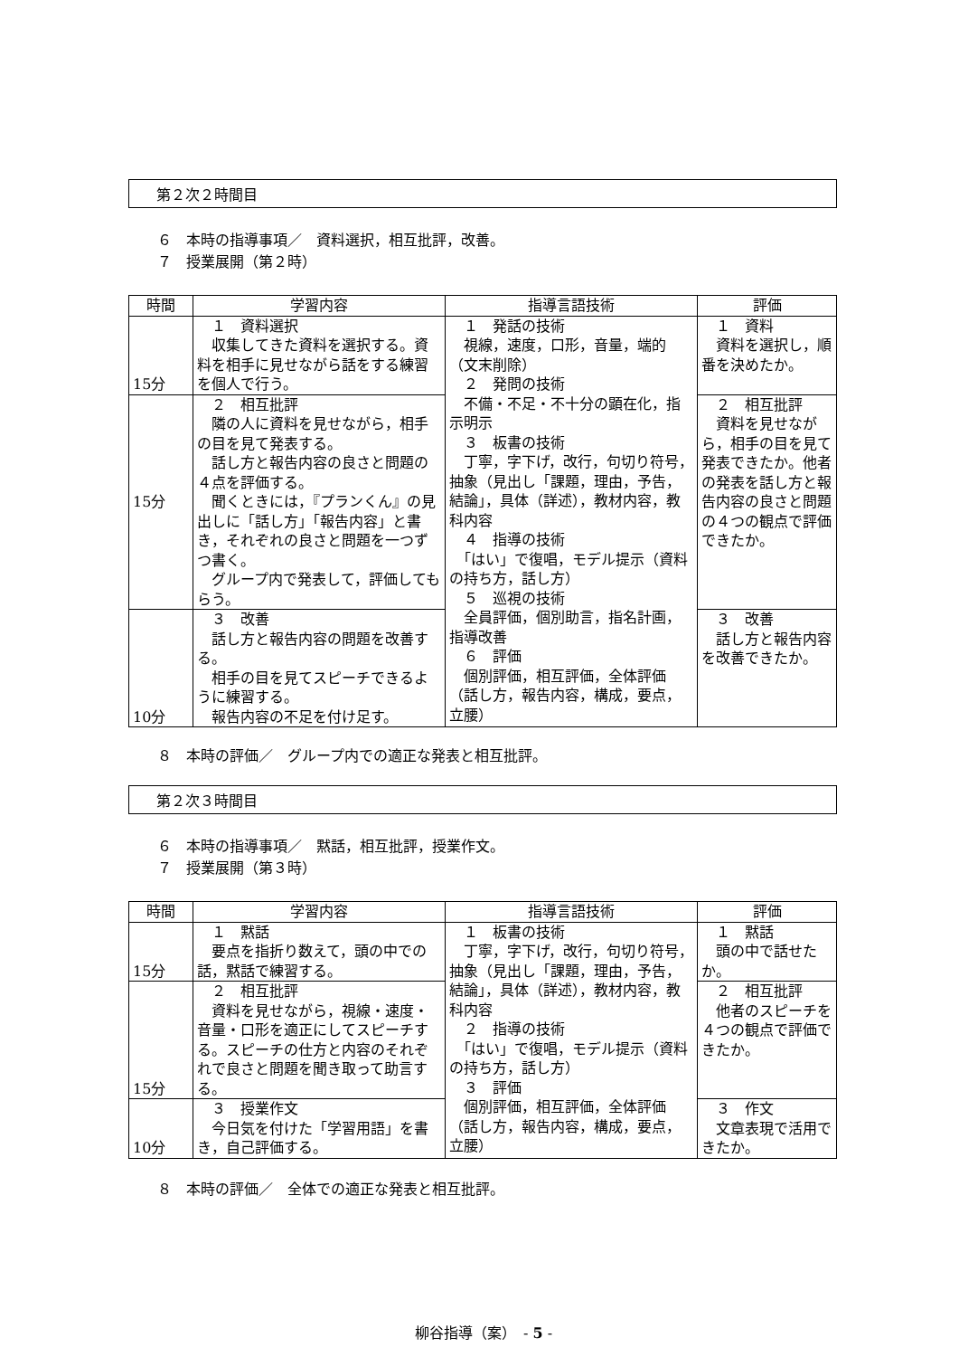第２次２時間目
６　本時の指導事項／　資料選択，相互批評，改善。
７　授業展開（第２時）
| 時間 | 学習内容 | 指導言語技術 | 評価 |
| --- | --- | --- | --- |
| 15分 | １ 資料選択 収集してきた資料を選択する。資料を相手に見せながら話をする練習を個人で行う。 | １ 発話の技術 視線，速度，口形，音量，端的（文末削除） ２ 発問の技術 不備・不足・不十分の顕在化，指示明示 ３ 板書の技術 丁寧，字下げ，改行，句切り符号，抽象（見出し「課題，理由，予告，結論」，具体（詳述），教材内容，教科内容 ４ 指導の技術 「はい」で復唱，モデル提示（資料の持ち方，話し方） ５ 巡視の技術 全員評価，個別助言，指名計画，指導改善 ６ 評価 個別評価，相互評価，全体評価（話し方，報告内容，構成，要点，立腰） | １ 資料 資料を選択し，順番を決めたか。 |
| 15分 | ２ 相互批評 隣の人に資料を見せながら，相手の目を見て発表する。 話し方と報告内容の良さと問題の４点を評価する。 聞くときには，『プランくん』の見出しに「話し方」「報告内容」と書き，それぞれの良さと問題を一つずつ書く。 グループ内で発表して，評価してもらう。 | | ２ 相互批評 資料を見せながら，相手の目を見て発表できたか。他者の発表を話し方と報告内容の良さと問題の４つの観点で評価できたか。 |
| 10分 | ３ 改善 話し方と報告内容の問題を改善する。 相手の目を見てスピーチできるように練習する。 報告内容の不足を付け足す。 | | ３ 改善 話し方と報告内容を改善できたか。 |
８　本時の評価／　グループ内での適正な発表と相互批評。
第２次３時間目
６　本時の指導事項／　黙話，相互批評，授業作文。
７　授業展開（第３時）
| 時間 | 学習内容 | 指導言語技術 | 評価 |
| --- | --- | --- | --- |
| 15分 | １ 黙話 要点を指折り数えて，頭の中での話，黙話で練習する。 | １ 板書の技術 丁寧，字下げ，改行，句切り符号，抽象（見出し「課題，理由，予告，結論」，具体（詳述），教材内容，教科内容 ２ 指導の技術 「はい」で復唱，モデル提示（資料の持ち方，話し方） ３ 評価 個別評価，相互評価，全体評価（話し方，報告内容，構成，要点，立腰） | １ 黙話 頭の中で話せたか。 |
| 15分 | ２ 相互批評 資料を見せながら，視線・速度・音量・口形を適正にしてスピーチする。スピーチの仕方と内容のそれぞれで良さと問題を聞き取って助言する。 | | ２ 相互批評 他者のスピーチを４つの観点で評価できたか。 |
| 10分 | ３ 授業作文 今日気を付けた「学習用語」を書き，自己評価する。 | | ３ 作文 文章表現で活用できたか。 |
８　本時の評価／　全体での適正な発表と相互批評。
柳谷指導（案）　- 5 -